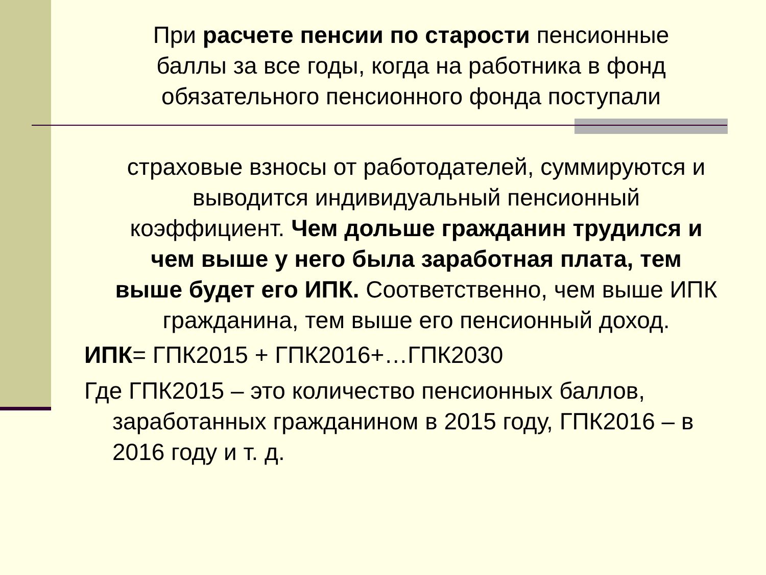При расчете пенсии по старости пенсионные баллы за все годы, когда на работника в фонд обязательного пенсионного фонда поступали
страховые взносы от работодателей, суммируются и выводится индивидуальный пенсионный коэффициент. Чем дольше гражданин трудился и чем выше у него была заработная плата, тем выше будет его ИПК. Соответственно, чем выше ИПК гражданина, тем выше его пенсионный доход.
ИПК= ГПК2015 + ГПК2016+…ГПК2030
Где ГПК2015 – это количество пенсионных баллов,
заработанных гражданином в 2015 году, ГПК2016 – в 2016 году и т. д.